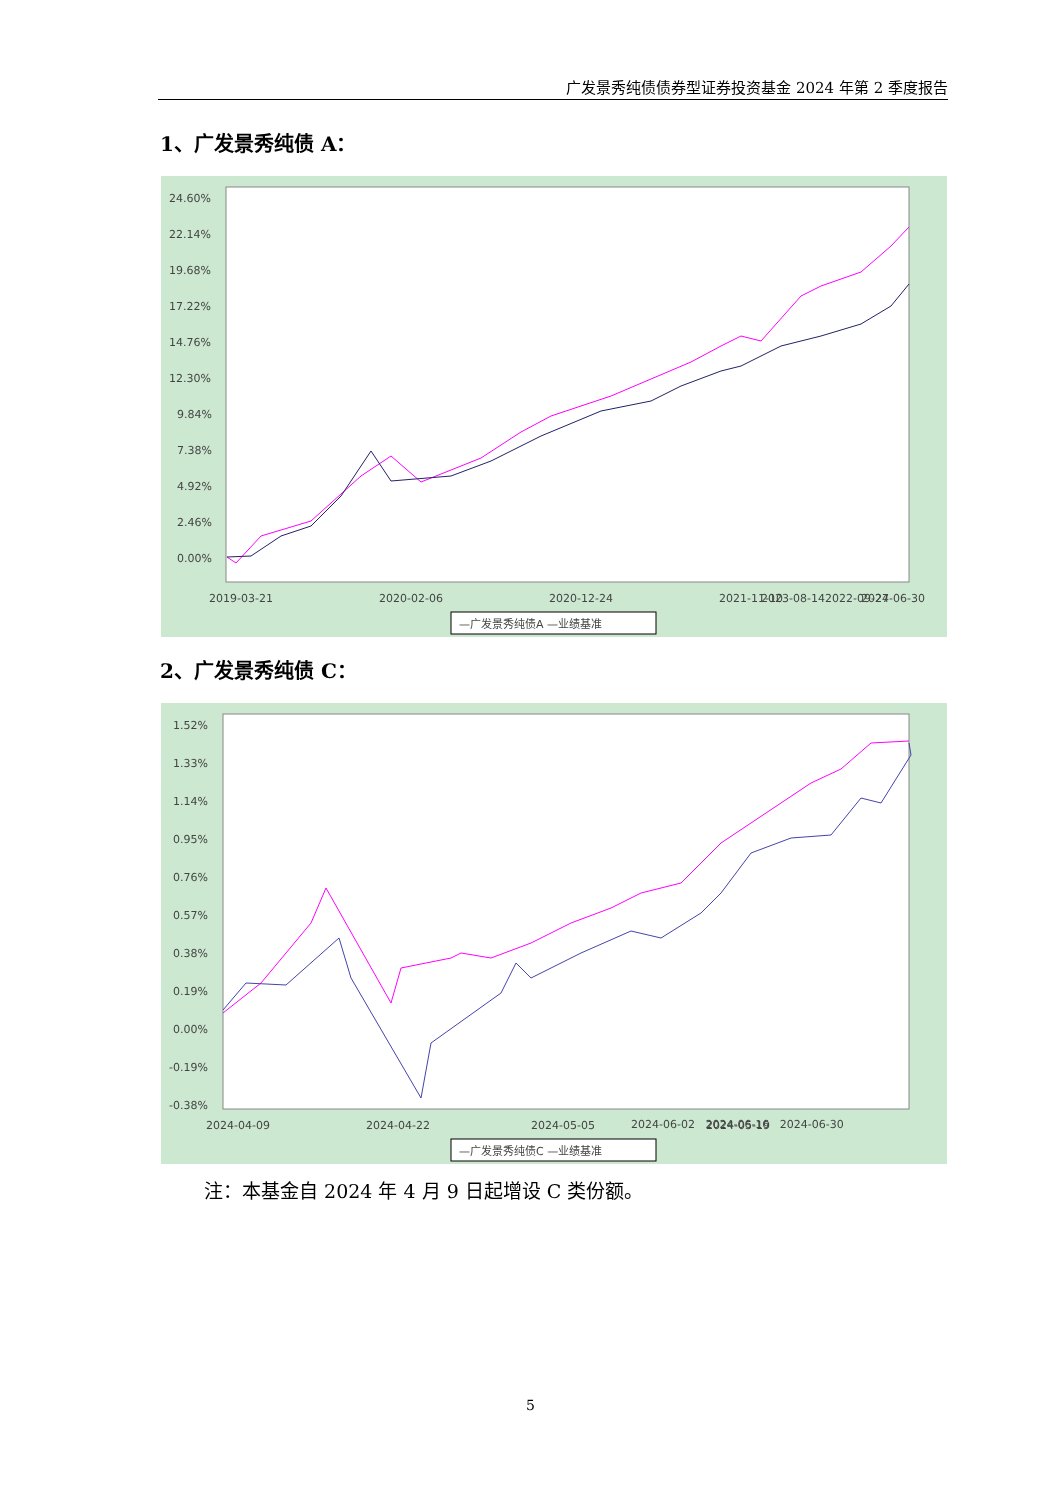广发景秀纯债债券型证券投资基金 2024 年第 2 季度报告
1、广发景秀纯债 A：
24.60%
22.14%
19.68%
17.22%
14.76%
12.30%
9.84%
7.38%
4.92%
2.46%
0.00%
2019-03-21
2020-02-06
2020-12-24
2021-11-10
2022-09-27
2023-08-14
2024-06-30
—广发景秀纯债A —业绩基准
2、广发景秀纯债 C：
1.52%
1.33%
1.14%
0.95%
0.76%
0.57%
0.38%
0.19%
0.00%
-0.19%
-0.38%
2024-04-09
2024-04-22
2024-05-05
2024-05-19
—广发景秀纯债C —业绩基准
2024-06-02 2024-06-16 2024-06-30
注：本基金自 2024 年 4 月 9 日起增设 C 类份额。
5